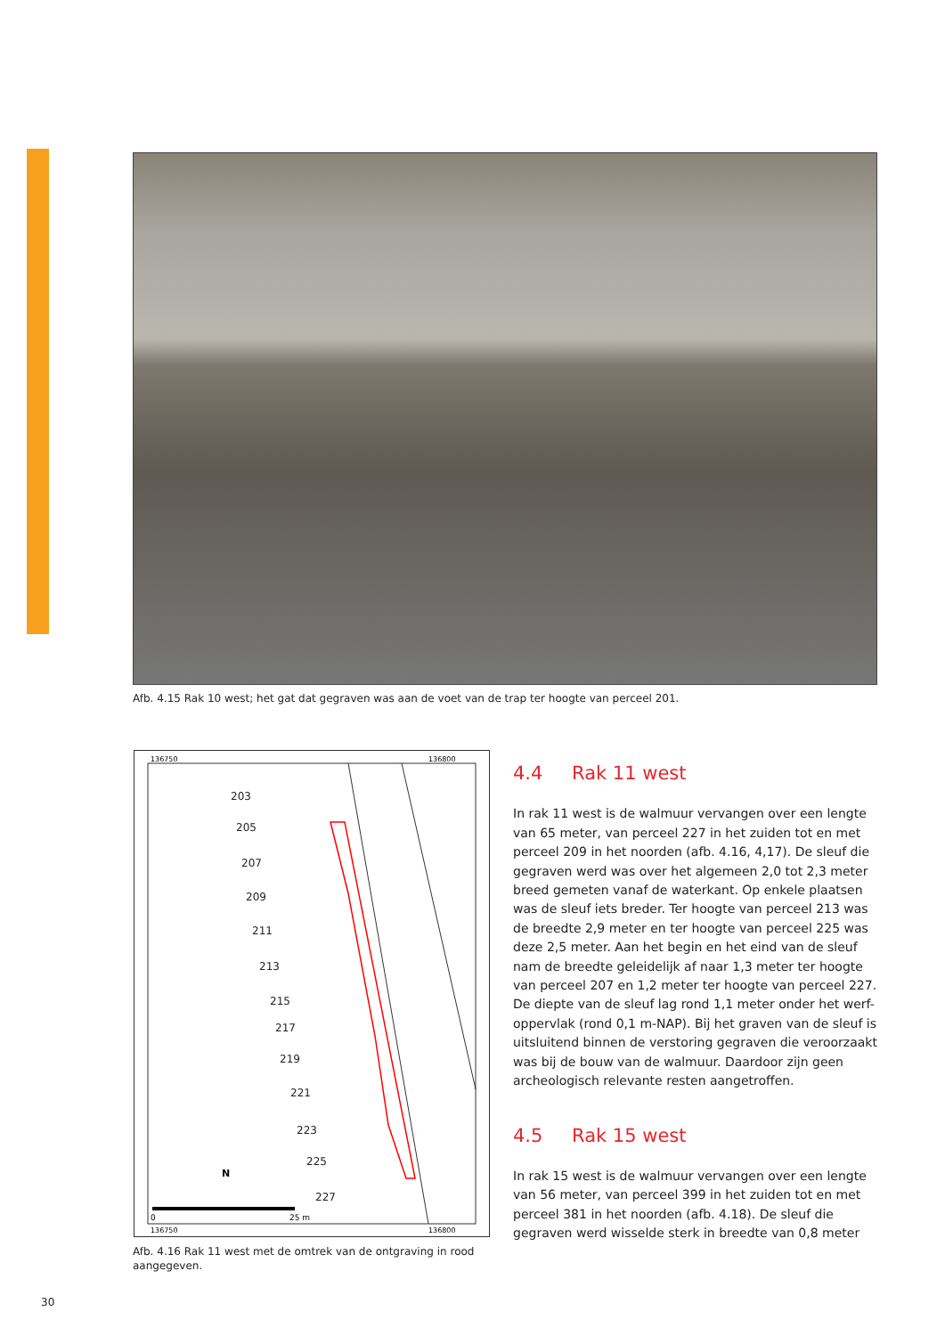Afb. 4.15 Rak 10 west; het gat dat gegraven was aan de voet van de trap ter hoogte van perceel 201.
136750
136800
136750
136800
203
205
207
209
211
213
215
217
219
221
223
225
227
N
0
25 m
Afb. 4.16 Rak 11 west met de omtrek van de ontgraving in rood aangegeven.
4.4 Rak 11 west
In rak 11 west is de walmuur vervangen over een lengte van 65 meter, van perceel 227 in het zuiden tot en met perceel 209 in het noorden (afb. 4.16, 4,17). De sleuf die gegraven werd was over het algemeen 2,0 tot 2,3 meter breed gemeten vanaf de waterkant. Op enkele plaatsen was de sleuf iets breder. Ter hoogte van perceel 213 was de breedte 2,9 meter en ter hoogte van perceel 225 was deze 2,5 meter. Aan het begin en het eind van de sleuf nam de breedte geleidelijk af naar 1,3 meter ter hoogte van perceel 207 en 1,2 meter ter hoogte van perceel 227. De diepte van de sleuf lag rond 1,1 meter onder het werf-oppervlak (rond 0,1 m-NAP). Bij het graven van de sleuf is uitsluitend binnen de verstoring gegraven die veroorzaakt was bij de bouw van de walmuur. Daardoor zijn geen archeologisch relevante resten aangetroffen.
4.5 Rak 15 west
In rak 15 west is de walmuur vervangen over een lengte van 56 meter, van perceel 399 in het zuiden tot en met perceel 381 in het noorden (afb. 4.18). De sleuf die gegraven werd wisselde sterk in breedte van 0,8 meter
30